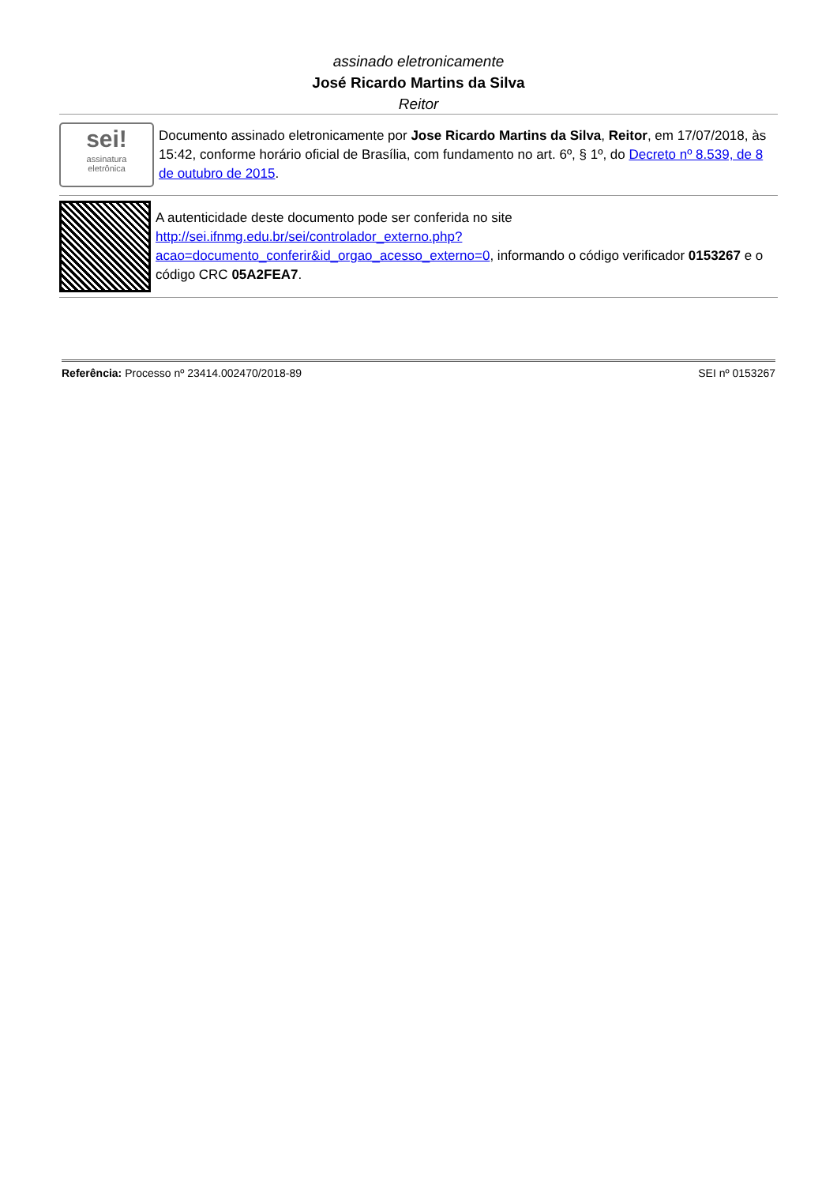assinado eletronicamente
José Ricardo Martins da Silva
Reitor
sei!
assinatura
eletrônica
Documento assinado eletronicamente por Jose Ricardo Martins da Silva, Reitor, em 17/07/2018, às 15:42, conforme horário oficial de Brasília, com fundamento no art. 6º, § 1º, do Decreto nº 8.539, de 8 de outubro de 2015.
A autenticidade deste documento pode ser conferida no site http://sei.ifnmg.edu.br/sei/controlador_externo.php?acao=documento_conferir&id_orgao_acesso_externo=0, informando o código verificador 0153267 e o código CRC 05A2FEA7.
Referência: Processo nº 23414.002470/2018-89 SEI nº 0153267